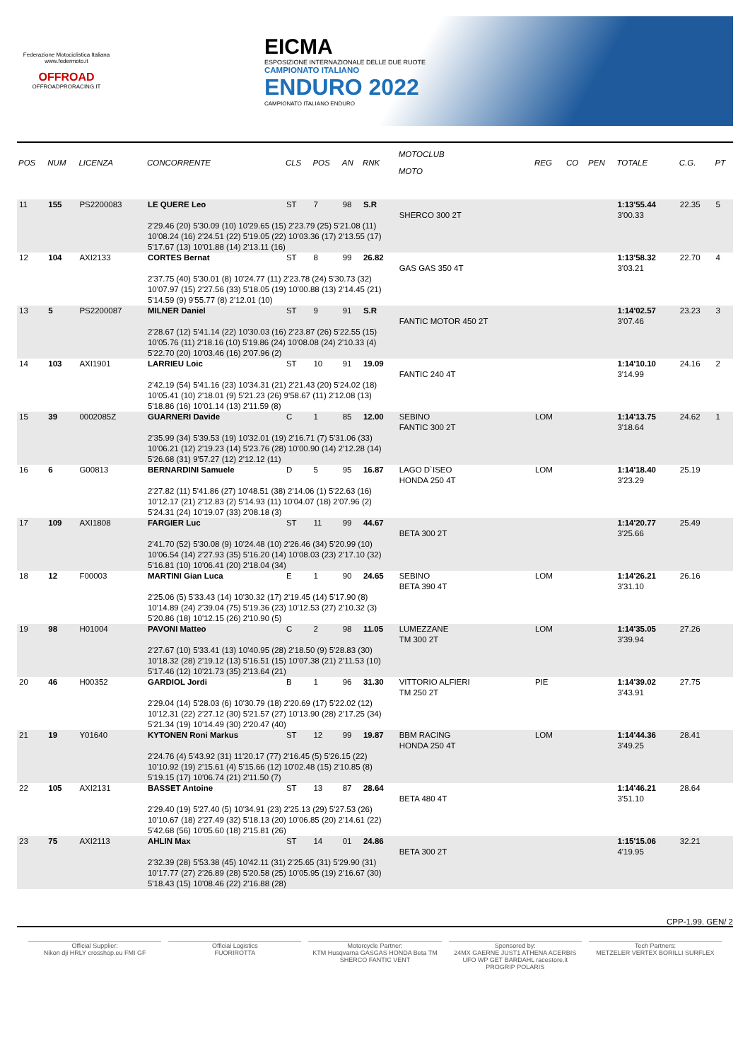Federazione Motociclistica Italiana
www.federmoto.it
OFFROAD
OFFROADPRORACING.IT
EICMA
ESPOSIZIONE INTERNAZIONALE DELLE DUE RUOTE
CAMPIONATO ITALIANO
ENDURO 2022
CAMPIONATO ITALIANO ENDURO
| POS | NUM | LICENZA | CONCORRENTE | CLS | POS | AN | RNK | MOTOCLUB MOTO | REG | CO | PEN | TOTALE | C.G. | PT |
| --- | --- | --- | --- | --- | --- | --- | --- | --- | --- | --- | --- | --- | --- | --- |
| 11 | 155 | PS2200083 | LE QUERE Leo | ST | 7 | 98 | S.R | SHERCO 300 2T | | | | 1:13'55.44 3'00.33 | 22.35 | 5 |
| | | | 2'29.46 (20) 5'30.09 (10) 10'29.65 (15) 2'23.79 (25) 5'21.08 (11) 10'08.24 (16) 2'24.51 (22) 5'19.05 (22) 10'03.36 (17) 2'13.55 (17) 5'17.67 (13) 10'01.88 (14) 2'13.11 (16) | | | | | | | | | | | |
| 12 | 104 | AXI2133 | CORTES Bernat | ST | 8 | 99 | 26.82 | GAS GAS 350 4T | | | | 1:13'58.32 3'03.21 | 22.70 | 4 |
| | | | 2'37.75 (40) 5'30.01 (8) 10'24.77 (11) 2'23.78 (24) 5'30.73 (32) 10'07.97 (15) 2'27.56 (33) 5'18.05 (19) 10'00.88 (13) 2'14.45 (21) 5'14.59 (9) 9'55.77 (8) 2'12.01 (10) | | | | | | | | | | | |
| 13 | 5 | PS2200087 | MILNER Daniel | ST | 9 | 91 | S.R | FANTIC MOTOR 450 2T | | | | 1:14'02.57 3'07.46 | 23.23 | 3 |
| | | | 2'28.67 (12) 5'41.14 (22) 10'30.03 (16) 2'23.87 (26) 5'22.55 (15) 10'05.76 (11) 2'18.16 (10) 5'19.86 (24) 10'08.08 (24) 2'10.33 (4) 5'22.70 (20) 10'03.46 (16) 2'07.96 (2) | | | | | | | | | | | |
| 14 | 103 | AXI1901 | LARRIEU Loic | ST | 10 | 91 | 19.09 | FANTIC 240 4T | | | | 1:14'10.10 3'14.99 | 24.16 | 2 |
| | | | 2'42.19 (54) 5'41.16 (23) 10'34.31 (21) 2'21.43 (20) 5'24.02 (18) 10'05.41 (10) 2'18.01 (9) 5'21.23 (26) 9'58.67 (11) 2'12.08 (13) 5'18.86 (16) 10'01.14 (13) 2'11.59 (8) | | | | | | | | | | | |
| 15 | 39 | 0002085Z | GUARNERI Davide | C | 1 | 85 | 12.00 | SEBINO FANTIC 300 2T | LOM | | | 1:14'13.75 3'18.64 | 24.62 | 1 |
| | | | 2'35.99 (34) 5'39.53 (19) 10'32.01 (19) 2'16.71 (7) 5'31.06 (33) 10'06.21 (12) 2'19.23 (14) 5'23.76 (28) 10'00.90 (14) 2'12.28 (14) 5'26.68 (31) 9'57.27 (12) 2'12.12 (11) | | | | | | | | | | | |
| 16 | 6 | G00813 | BERNARDINI Samuele | D | 5 | 95 | 16.87 | LAGO D`ISEO HONDA 250 4T | LOM | | | 1:14'18.40 3'23.29 | 25.19 | |
| | | | 2'27.82 (11) 5'41.86 (27) 10'48.51 (38) 2'14.06 (1) 5'22.63 (16) 10'12.17 (21) 2'12.83 (2) 5'14.93 (11) 10'04.07 (18) 2'07.96 (2) 5'24.31 (24) 10'19.07 (33) 2'08.18 (3) | | | | | | | | | | | |
| 17 | 109 | AXI1808 | FARGIER Luc | ST | 11 | 99 | 44.67 | BETA 300 2T | | | | 1:14'20.77 3'25.66 | 25.49 | |
| | | | 2'41.70 (52) 5'30.08 (9) 10'24.48 (10) 2'26.46 (34) 5'20.99 (10) 10'06.54 (14) 2'27.93 (35) 5'16.20 (14) 10'08.03 (23) 2'17.10 (32) 5'16.81 (10) 10'06.41 (20) 2'18.04 (34) | | | | | | | | | | | |
| 18 | 12 | F00003 | MARTINI Gian Luca | E | 1 | 90 | 24.65 | SEBINO BETA 390 4T | LOM | | | 1:14'26.21 3'31.10 | 26.16 | |
| | | | 2'25.06 (5) 5'33.43 (14) 10'30.32 (17) 2'19.45 (14) 5'17.90 (8) 10'14.89 (24) 2'39.04 (75) 5'19.36 (23) 10'12.53 (27) 2'10.32 (3) 5'20.86 (18) 10'12.15 (26) 2'10.90 (5) | | | | | | | | | | | |
| 19 | 98 | H01004 | PAVONI Matteo | C | 2 | 98 | 11.05 | LUMEZZANE TM 300 2T | LOM | | | 1:14'35.05 3'39.94 | 27.26 | |
| | | | 2'27.67 (10) 5'33.41 (13) 10'40.95 (28) 2'18.50 (9) 5'28.83 (30) 10'18.32 (28) 2'19.12 (13) 5'16.51 (15) 10'07.38 (21) 2'11.53 (10) 5'17.46 (12) 10'21.73 (35) 2'13.64 (21) | | | | | | | | | | | |
| 20 | 46 | H00352 | GARDIOL Jordi | B | 1 | 96 | 31.30 | VITTORIO ALFIERI TM 250 2T | PIE | | | 1:14'39.02 3'43.91 | 27.75 | |
| | | | 2'29.04 (14) 5'28.03 (6) 10'30.79 (18) 2'20.69 (17) 5'22.02 (12) 10'12.31 (22) 2'27.12 (30) 5'21.57 (27) 10'13.90 (28) 2'17.25 (34) 5'21.34 (19) 10'14.49 (30) 2'20.47 (40) | | | | | | | | | | | |
| 21 | 19 | Y01640 | KYTONEN Roni Markus | ST | 12 | 99 | 19.87 | BBM RACING HONDA 250 4T | LOM | | | 1:14'44.36 3'49.25 | 28.41 | |
| | | | 2'24.76 (4) 5'43.92 (31) 11'20.17 (77) 2'16.45 (5) 5'26.15 (22) 10'10.92 (19) 2'15.61 (4) 5'15.66 (12) 10'02.48 (15) 2'10.85 (8) 5'19.15 (17) 10'06.74 (21) 2'11.50 (7) | | | | | | | | | | | |
| 22 | 105 | AXI2131 | BASSET Antoine | ST | 13 | 87 | 28.64 | BETA 480 4T | | | | 1:14'46.21 3'51.10 | 28.64 | |
| | | | 2'29.40 (19) 5'27.40 (5) 10'34.91 (23) 2'25.13 (29) 5'27.53 (26) 10'10.67 (18) 2'27.49 (32) 5'18.13 (20) 10'06.85 (20) 2'14.61 (22) 5'42.68 (56) 10'05.60 (18) 2'15.81 (26) | | | | | | | | | | | |
| 23 | 75 | AXI2113 | AHLIN Max | ST | 14 | 01 | 24.86 | BETA 300 2T | | | | 1:15'15.06 4'19.95 | 32.21 | |
| | | | 2'32.39 (28) 5'53.38 (45) 10'42.11 (31) 2'25.65 (31) 5'29.90 (31) 10'17.77 (27) 2'26.89 (28) 5'20.58 (25) 10'05.95 (19) 2'16.67 (30) 5'18.43 (15) 10'08.46 (22) 2'16.88 (28) | | | | | | | | | | | |
CPP-1.99. GEN/ 2
Official Supplier:
Nikon dji HRLY crosshop.eu FMI GF
Official Logistics
FUORIROTTA
Motorcycle Partner:
KTM Husqvarna GASGAS HONDA Beta TM SHERCO FANTIC VENT
Sponsored by:
24MX GAERNE JUST1 ATHENA ACERBIS UFO WP GET BARDAHL racestore.it PROGRIP POLARIS
Tech Partners:
METZELER VERTEX BORILLI SURFLEX